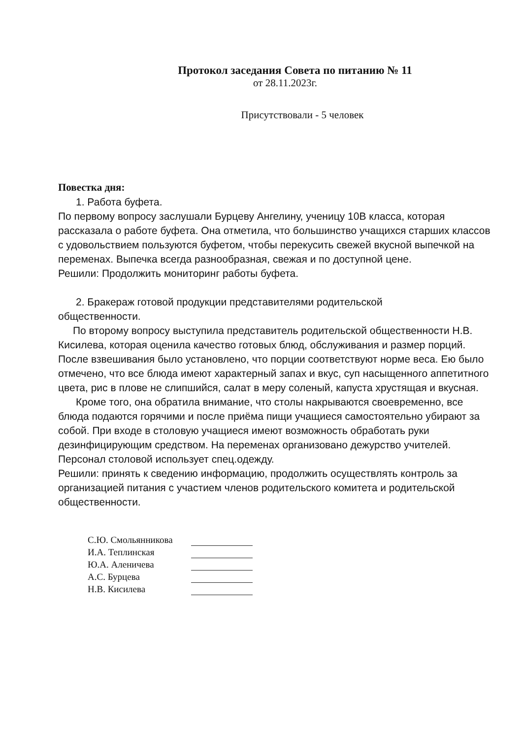Протокол заседания Совета по питанию № 11
от 28.11.2023г.
Присутствовали - 5 человек
Повестка дня:
1. Работа буфета.
По первому вопросу заслушали Бурцеву Ангелину, ученицу 10В класса, которая рассказала о работе буфета. Она отметила, что большинство учащихся старших классов с удовольствием пользуются буфетом, чтобы перекусить свежей вкусной выпечкой на переменах. Выпечка всегда разнообразная, свежая и по доступной цене.
Решили: Продолжить мониторинг работы буфета.
2. Бракераж готовой продукции представителями родительской
общественности.
По второму вопросу выступила представитель родительской общественности Н.В. Кисилева, которая оценила качество готовых блюд, обслуживания и размер порций. После взвешивания было установлено, что порции соответствуют норме веса. Ею было отмечено, что все блюда имеют характерный запах и вкус, суп насыщенного аппетитного цвета, рис в плове не слипшийся, салат в меру соленый, капуста хрустящая и вкусная.
Кроме того, она обратила внимание, что столы накрываются своевременно, все блюда подаются горячими и после приёма пищи учащиеся самостоятельно убирают за собой. При входе в столовую учащиеся имеют возможность обработать руки дезинфицирующим средством. На переменах организовано дежурство учителей. Персонал столовой использует спец.одежду.
Решили: принять к сведению информацию, продолжить осуществлять контроль за организацией питания с участием членов родительского комитета и родительской общественности.
С.Ю. Смольянникова
И.А. Теплинская
Ю.А. Аленичева
А.С. Бурцева
Н.В. Кисилева